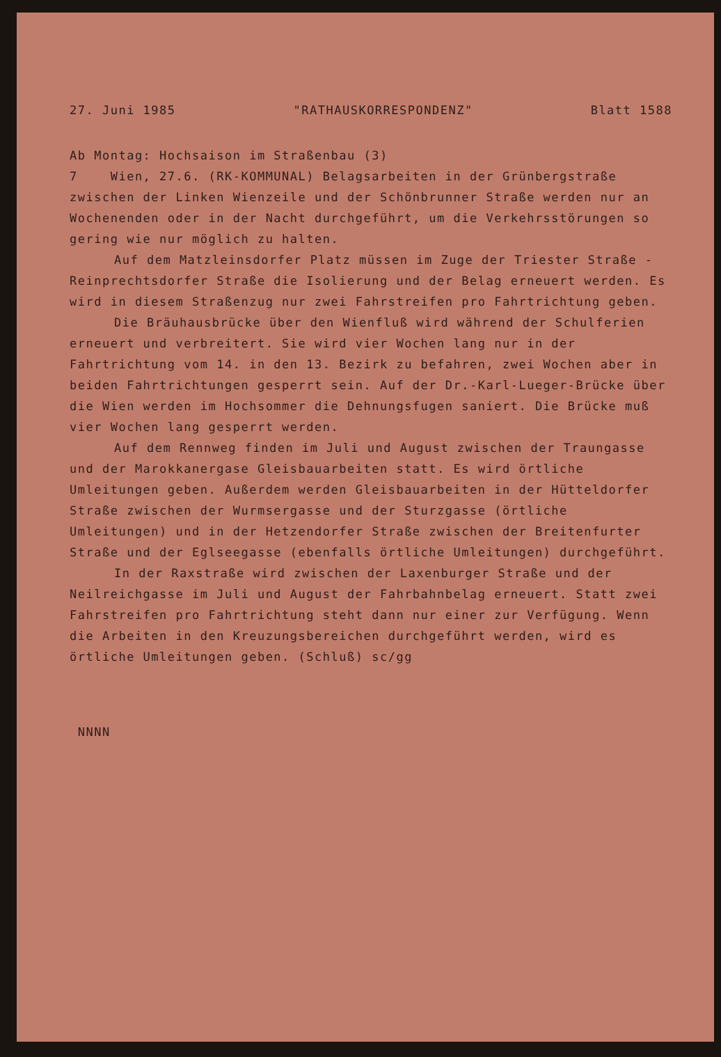27. Juni 1985 "RATHAUSKORRESPONDENZ" Blatt 1588
Ab Montag: Hochsaison im Straßenbau (3)
7 Wien, 27.6. (RK-KOMMUNAL) Belagsarbeiten in der Grünbergstraße zwischen der Linken Wienzeile und der Schönbrunner Straße werden nur an Wochenenden oder in der Nacht durchgeführt, um die Verkehrsstörungen so gering wie nur möglich zu halten.
Auf dem Matzleinsdorfer Platz müssen im Zuge der Triester Straße - Reinprechtsdorfer Straße die Isolierung und der Belag erneuert werden. Es wird in diesem Straßenzug nur zwei Fahrstreifen pro Fahrtrichtung geben.
Die Bräuhausbrücke über den Wienfluß wird während der Schulferien erneuert und verbreitert. Sie wird vier Wochen lang nur in der Fahrtrichtung vom 14. in den 13. Bezirk zu befahren, zwei Wochen aber in beiden Fahrtrichtungen gesperrt sein. Auf der Dr.-Karl-Lueger-Brücke über die Wien werden im Hochsommer die Dehnungsfugen saniert. Die Brücke muß vier Wochen lang gesperrt werden.
Auf dem Rennweg finden im Juli und August zwischen der Traungasse und der Marokkanergase Gleisbauarbeiten statt. Es wird örtliche Umleitungen geben. Außerdem werden Gleisbauarbeiten in der Hütteldorfer Straße zwischen der Wurmsergasse und der Sturzgasse (örtliche Umleitungen) und in der Hetzendorfer Straße zwischen der Breitenfurter Straße und der Eglseegasse (ebenfalls örtliche Umleitungen) durchgeführt.
In der Raxstraße wird zwischen der Laxenburger Straße und der Neilreichgasse im Juli und August der Fahrbahnbelag erneuert. Statt zwei Fahrstreifen pro Fahrtrichtung steht dann nur einer zur Verfügung. Wenn die Arbeiten in den Kreuzungsbereichen durchgeführt werden, wird es örtliche Umleitungen geben. (Schluß) sc/gg
NNNN